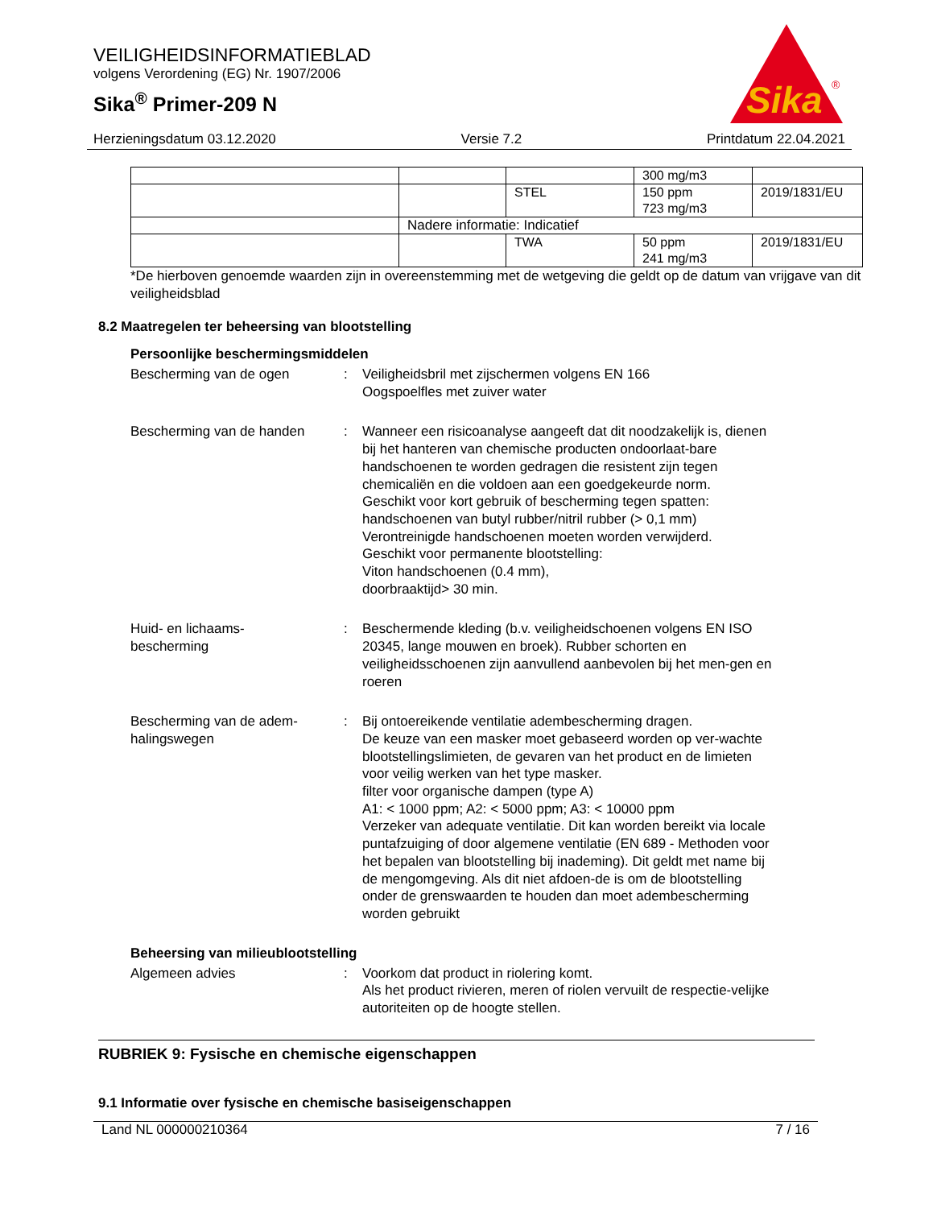VEILIGHEIDSINFORMATIEBLAD
volgens Verordening (EG) Nr. 1907/2006
Sika<sup>®</sup> Primer-209 N
Sika
®
Herzieningsdatum 03.12.2020 Versie 7.2 Printdatum 22.04.2021
| | | | 300 mg/m3 | |
| | | STEL | 150 ppm 723 mg/m3 | 2019/1831/EU |
| | Nadere informatie: Indicatief | | | |
| | | TWA | 50 ppm 241 mg/m3 | 2019/1831/EU |
*De hierboven genoemde waarden zijn in overeenstemming met de wetgeving die geldt op de datum van vrijgave van dit veiligheidsblad
8.2 Maatregelen ter beheersing van blootstelling
Persoonlijke beschermingsmiddelen
Bescherming van de ogen : Veiligheidsbril met zijschermen volgens EN 166
Oogspoelfles met zuiver water
Bescherming van de handen : Wanneer een risicoanalyse aangeeft dat dit noodzakelijk is, dienen bij het hanteren van chemische producten ondoorlaat-bare handschoenen te worden gedragen die resistent zijn tegen chemicaliën en die voldoen aan een goedgekeurde norm.
Geschikt voor kort gebruik of bescherming tegen spatten:
handschoenen van butyl rubber/nitril rubber (> 0,1 mm)
Verontreinigde handschoenen moeten worden verwijderd.
Geschikt voor permanente blootstelling:
Viton handschoenen (0.4 mm),
doorbraaktijd> 30 min.
Huid- en lichaams-
bescherming
: Beschermende kleding (b.v. veiligheidschoenen volgens EN ISO 20345, lange mouwen en broek). Rubber schorten en veiligheidsschoenen zijn aanvullend aanbevolen bij het men-gen en roeren
Bescherming van de adem-
halingswegen
: Bij ontoereikende ventilatie adembescherming dragen.
De keuze van een masker moet gebaseerd worden op ver-wachte blootstellingslimieten, de gevaren van het product en de limieten voor veilig werken van het type masker.
filter voor organische dampen (type A)
A1: < 1000 ppm; A2: < 5000 ppm; A3: < 10000 ppm
Verzeker van adequate ventilatie. Dit kan worden bereikt via locale puntafzuiging of door algemene ventilatie (EN 689 - Methoden voor het bepalen van blootstelling bij inademing). Dit geldt met name bij de mengomgeving. Als dit niet afdoen-de is om de blootstelling onder de grenswaarden te houden dan moet adembescherming worden gebruikt
Beheersing van milieublootstelling
Algemeen advies : Voorkom dat product in riolering komt.
Als het product rivieren, meren of riolen vervuilt de respectie-velijke autoriteiten op de hoogte stellen.
RUBRIEK 9: Fysische en chemische eigenschappen
9.1 Informatie over fysische en chemische basiseigenschappen
Land NL 000000210364 7 / 16